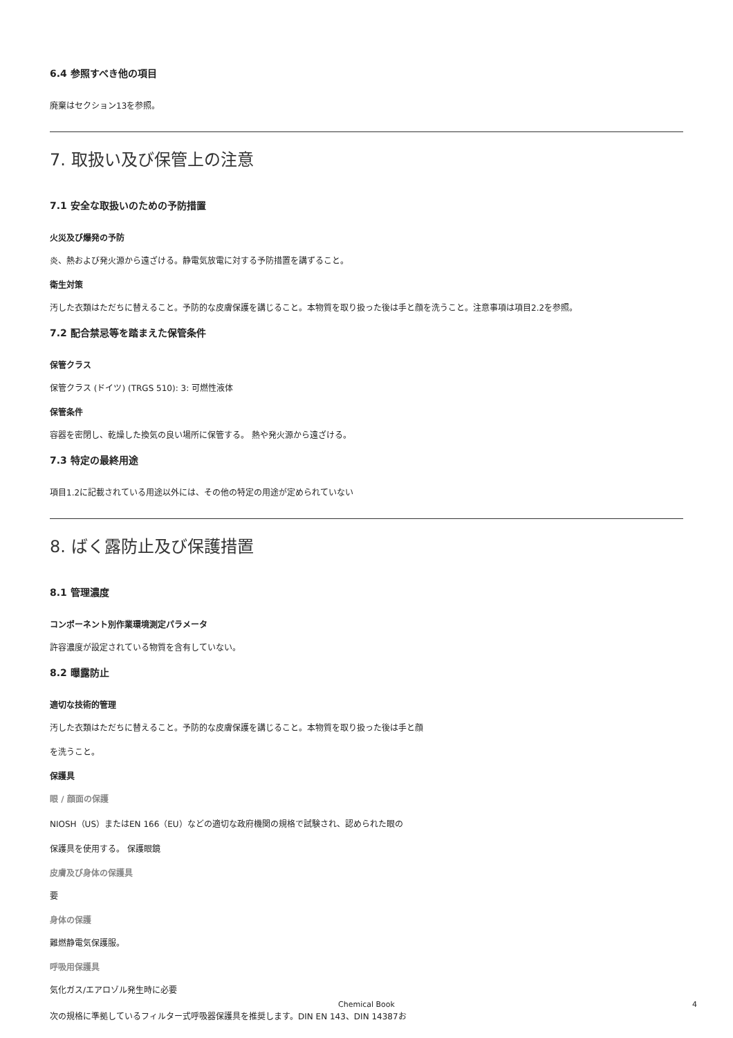6.4 参照すべき他の項目
廃棄はセクション13を参照。
7. 取扱い及び保管上の注意
7.1 安全な取扱いのための予防措置
火災及び爆発の予防
炎、熱および発火源から遠ざける。静電気放電に対する予防措置を講ずること。
衛生対策
汚した衣類はただちに替えること。予防的な皮膚保護を講じること。本物質を取り扱った後は手と顔を洗うこと。注意事項は項目2.2を参照。
7.2 配合禁忌等を踏まえた保管条件
保管クラス
保管クラス (ドイツ) (TRGS 510): 3: 可燃性液体
保管条件
容器を密閉し、乾燥した換気の良い場所に保管する。 熱や発火源から遠ざける。
7.3 特定の最終用途
項目1.2に記載されている用途以外には、その他の特定の用途が定められていない
8. ばく露防止及び保護措置
8.1 管理濃度
コンポーネント別作業環境測定パラメータ
許容濃度が設定されている物質を含有していない。
8.2 曝露防止
適切な技術的管理
汚した衣類はただちに替えること。予防的な皮膚保護を講じること。本物質を取り扱った後は手と顔
を洗うこと。
保護具
眼 / 顔面の保護
NIOSH（US）またはEN 166（EU）などの適切な政府機関の規格で試験され、認められた眼の
保護具を使用する。 保護眼鏡
皮膚及び身体の保護具
要
身体の保護
難燃静電気保護服。
呼吸用保護具
気化ガス/エアロゾル発生時に必要
次の規格に準拠しているフィルター式呼吸器保護具を推奨します。DIN EN 143、DIN 14387お
Chemical Book
4